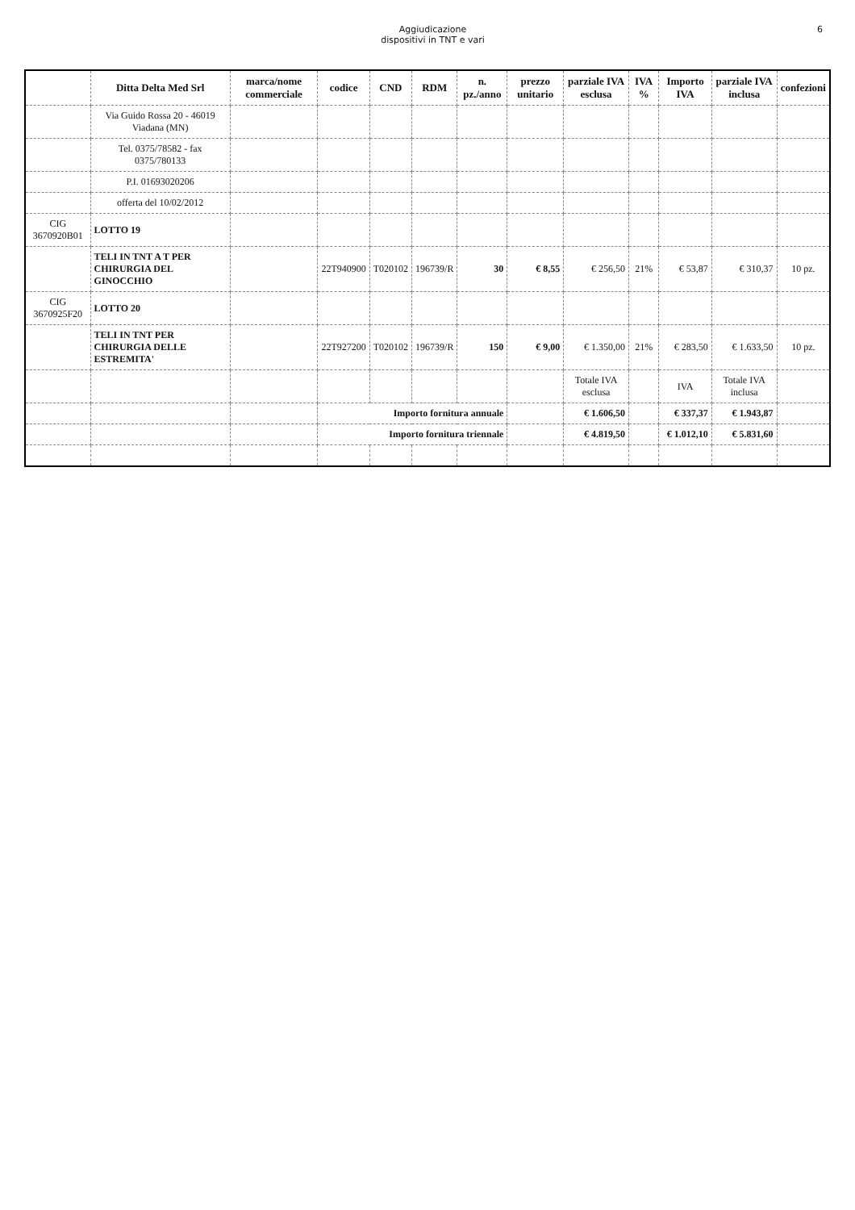Aggiudicazione
dispositivi in TNT e vari
6
| | Ditta Delta Med Srl | marca/nome commerciale | codice | CND | RDM | n. pz./anno | prezzo unitario | parziale IVA esclusa | IVA % | Importo IVA | parziale IVA inclusa | confezioni |
| --- | --- | --- | --- | --- | --- | --- | --- | --- | --- | --- | --- | --- |
| | Via Guido Rossa 20 - 46019 Viadana (MN) | | | | | | | | | | | |
| | Tel. 0375/78582 - fax 0375/780133 | | | | | | | | | | | |
| | P.I. 01693020206 | | | | | | | | | | | |
| | offerta del 10/02/2012 | | | | | | | | | | | |
| CIG 3670920B01 | LOTTO 19 | | | | | | | | | | | |
| | TELI IN TNT A T PER CHIRURGIA DEL GINOCCHIO | | 22T940900 | T020102 | 196739/R | 30 | € 8,55 | € 256,50 | 21% | € 53,87 | € 310,37 | 10 pz. |
| CIG 3670925F20 | LOTTO 20 | | | | | | | | | | | |
| | TELI IN TNT PER CHIRURGIA DELLE ESTREMITA' | | 22T927200 | T020102 | 196739/R | 150 | € 9,00 | € 1.350,00 | 21% | € 283,50 | € 1.633,50 | 10 pz. |
| | | | | | | | | Totale IVA esclusa | | IVA | Totale IVA inclusa | |
| | | | Importo fornitura annuale | | | | | € 1.606,50 | | € 337,37 | € 1.943,87 | |
| | | | Importo fornitura triennale | | | | | € 4.819,50 | | € 1.012,10 | € 5.831,60 | |